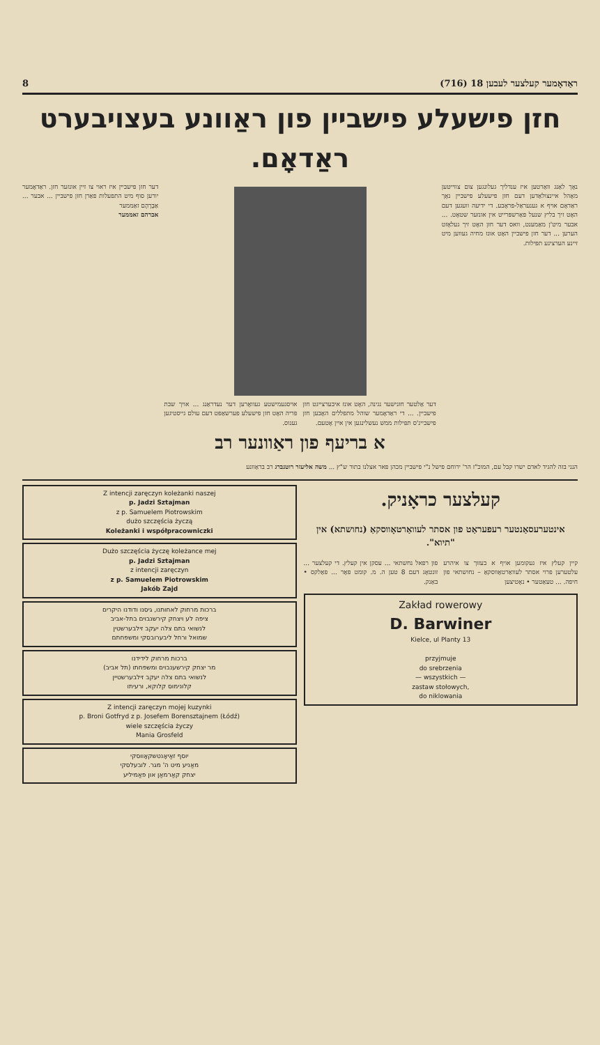8 ראַדאָמער קעלצער לעבען 18 (716)
חזן פישעלע פישביין פון ראַוונע בעצויבערט ראַדאָם.
נאָך לאַנג וואַרטען איז ענדליך געלונגען צום צווייטען מאָהל איינצולאַדען דעם חזן פישעלע פישביין נאָך ראַדאָם אויף א גענעראַל-פראָבע. די ידיעה וועגען דעם האָט זיך בליץ שנעל פאַרשפּרייט אין אונזער שטאָט. ... אבער מיט'ן מאַמענט, וואס דער חזן האָט זיך געלאָזט הערען ... דער חזן פישביין האָט אונז מחיה געווען מיט זיינע הערצינע תפילות.
דער אַלטער חזנישער נגינה, האָט אונז איבערצייגט חזן פישביין. ... די ראַדאָמער שוהל מתפללים האָבען חזן פישביינ'ס תפילות ממש נעשלינגען אין איין אָטעם.
אויסגעמישטע געוואָרען דער נעדראַנג ... אויך שבת פריה האָט חזן פישעלע פערשאַפט דעם עולם גייסטיגען גענוס.
דער חזן פישביין איז ראוי צו זיין אונזער חזן. ראַדאָמער יורען סוף מיט התפעלות פאַרן חזן פישביין ... אבער ... אַבְרָהָם זאַממער
אברהם זאממער
א בריעף פון ראַוונער רב
הנני בזה להגיד לאדם ישרו קבל עם, המוכ"ז הר' ירוחם פישל נ"י פישביין מכהן פאר אצלנו בתור ש"ץ ... משה אליעזר רוטנברג רב בראַוונע
Z intencji zaręczyn koleżanki naszej
p. Jadzi Sztajman
z p. Samuelem Piotrowskim
dużo szczęścia życzą
Koleżanki i współpracowniczki
Dużo szczęścia życzę koleżance mej
p. Jadzi Sztajman
z intencji zaręczyn
z p. Samuelem Piotrowskim
Jakób Zajd
ברכות מרחוק לאחותנו, גיסנו ודודנו היקרים
ציפה לע ויצחק קירשנבוים בתל-אביב
לנשואי בתם צלה יעקב זילבערשטין
שמואל ורחל ליבערובסקי ומשפחתם
ברכות מרחוק לידידנו
מר יצחק קירשענבוים ומשפחתו (תל אביב)
לנשואי בתם צלה יעקב זילבערשטיין
קלונימוס קלוקא, ורעיתו
Z intencji zaręczyn mojej kuzynki
p. Broni Gotfryd z p. Josefem Borensztajnem (Łódź)
wiele szczęścia życzy
Mania Grosfeld
יוסף זאַיאָנטשקאָווסקי
מאַניע מיט ה' מגר. לובעלסקי
יצחק קאַרמאַן און פאַמיליע
קעלצער כראָניק.
אינטערעסאַנטער רעפעראַט פון אסתר לעוואַרטאָווסקאַ (נחושתא) אין "תיוא".
קיין קעלץ איז געקומען אויף א בעזוך צו איהרע עלטערען פרוי אסתר לעוואַרטאָווסקאַ – נחושתאי פון חיפה. ... טעאַטער • נאָטיצען
פון רפאל נחשתאי ... עסקן אין קעלץ. די קעלצער ... זונטאָג דעם 8 טען ה. מ. קומט פאָר ... פאַלקס • באַנק.
Zakład rowerowy
D. Barwiner
Kielce, ul Planty 13
przyjmuje
do srebrzenia
— wszystkich —
zastaw stołowych,
do niklowania